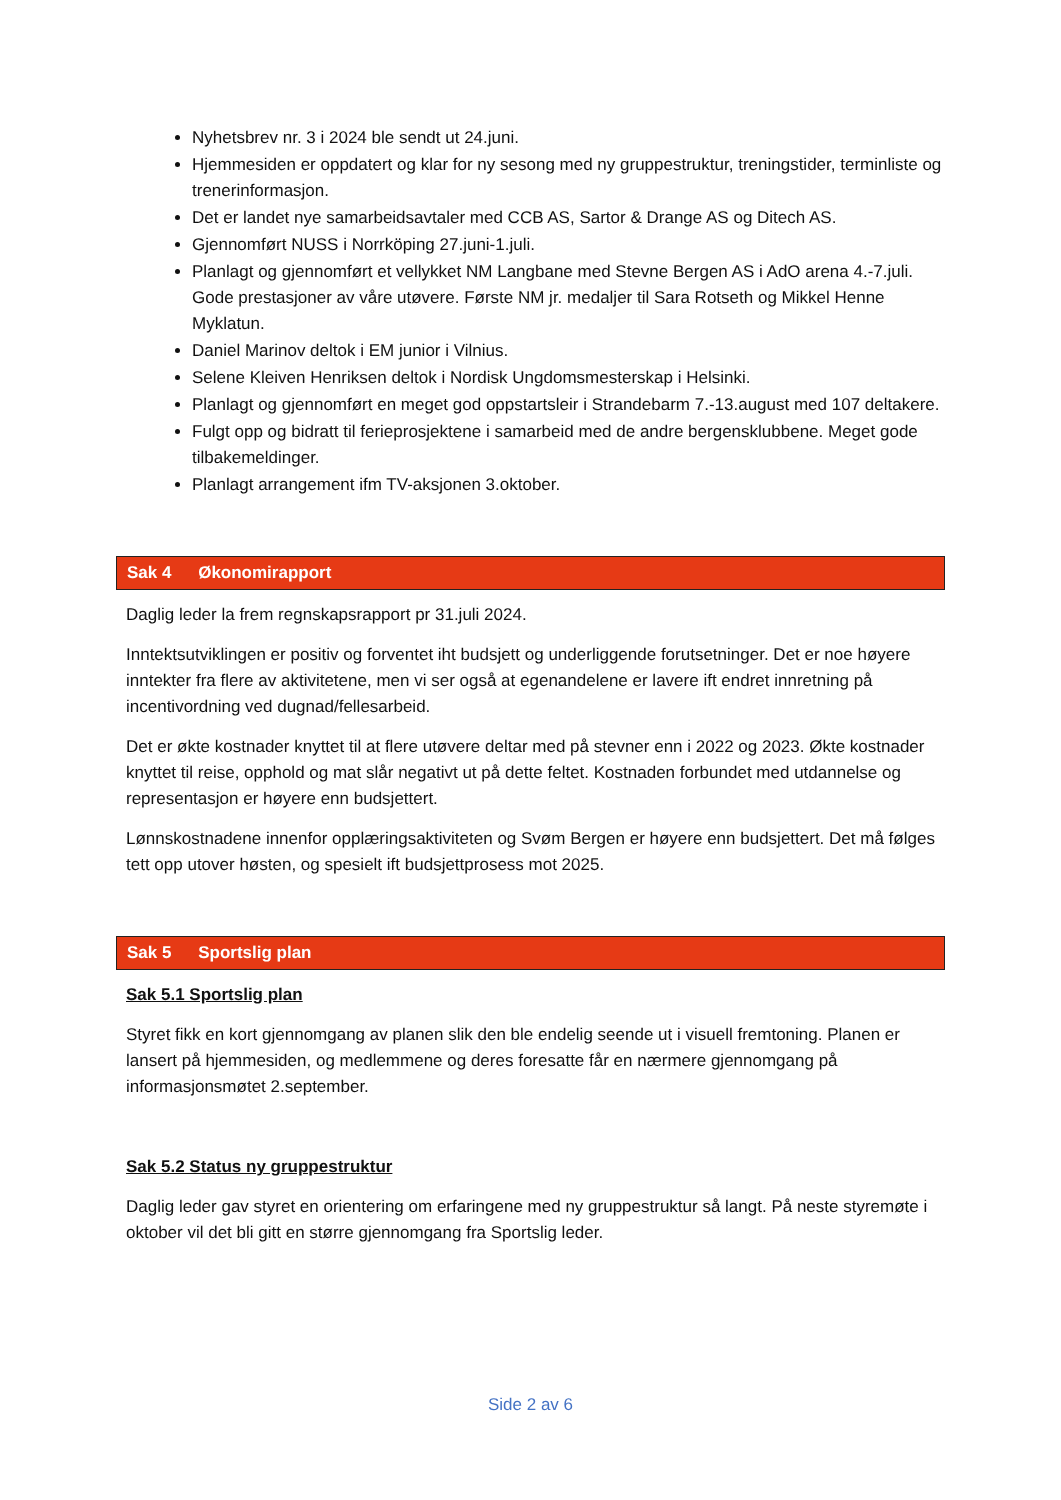Nyhetsbrev nr. 3 i 2024 ble sendt ut 24.juni.
Hjemmesiden er oppdatert og klar for ny sesong med ny gruppestruktur, treningstider, terminliste og trenerinformasjon.
Det er landet nye samarbeidsavtaler med CCB AS, Sartor & Drange AS og Ditech AS.
Gjennomført NUSS i Norrköping 27.juni-1.juli.
Planlagt og gjennomført et vellykket NM Langbane med Stevne Bergen AS i AdO arena 4.-7.juli. Gode prestasjoner av våre utøvere. Første NM jr. medaljer til Sara Rotseth og Mikkel Henne Myklatun.
Daniel Marinov deltok i EM junior i Vilnius.
Selene Kleiven Henriksen deltok i Nordisk Ungdomsmesterskap i Helsinki.
Planlagt og gjennomført en meget god oppstartsleir i Strandebarm 7.-13.august med 107 deltakere.
Fulgt opp og bidratt til ferieprosjektene i samarbeid med de andre bergensklubbene. Meget gode tilbakemeldinger.
Planlagt arrangement ifm TV-aksjonen 3.oktober.
Sak 4 Økonomirapport
Daglig leder la frem regnskapsrapport pr 31.juli 2024.
Inntektsutviklingen er positiv og forventet iht budsjett og underliggende forutsetninger. Det er noe høyere inntekter fra flere av aktivitetene, men vi ser også at egenandelene er lavere ift endret innretning på incentivordning ved dugnad/fellesarbeid.
Det er økte kostnader knyttet til at flere utøvere deltar med på stevner enn i 2022 og 2023. Økte kostnader knyttet til reise, opphold og mat slår negativt ut på dette feltet. Kostnaden forbundet med utdannelse og representasjon er høyere enn budsjettert.
Lønnskostnadene innenfor opplæringsaktiviteten og Svøm Bergen er høyere enn budsjettert. Det må følges tett opp utover høsten, og spesielt ift budsjettprosess mot 2025.
Sak 5 Sportslig plan
Sak 5.1 Sportslig plan
Styret fikk en kort gjennomgang av planen slik den ble endelig seende ut i visuell fremtoning. Planen er lansert på hjemmesiden, og medlemmene og deres foresatte får en nærmere gjennomgang på informasjonsmøtet 2.september.
Sak 5.2 Status ny gruppestruktur
Daglig leder gav styret en orientering om erfaringene med ny gruppestruktur så langt. På neste styremøte i oktober vil det bli gitt en større gjennomgang fra Sportslig leder.
Side 2 av 6